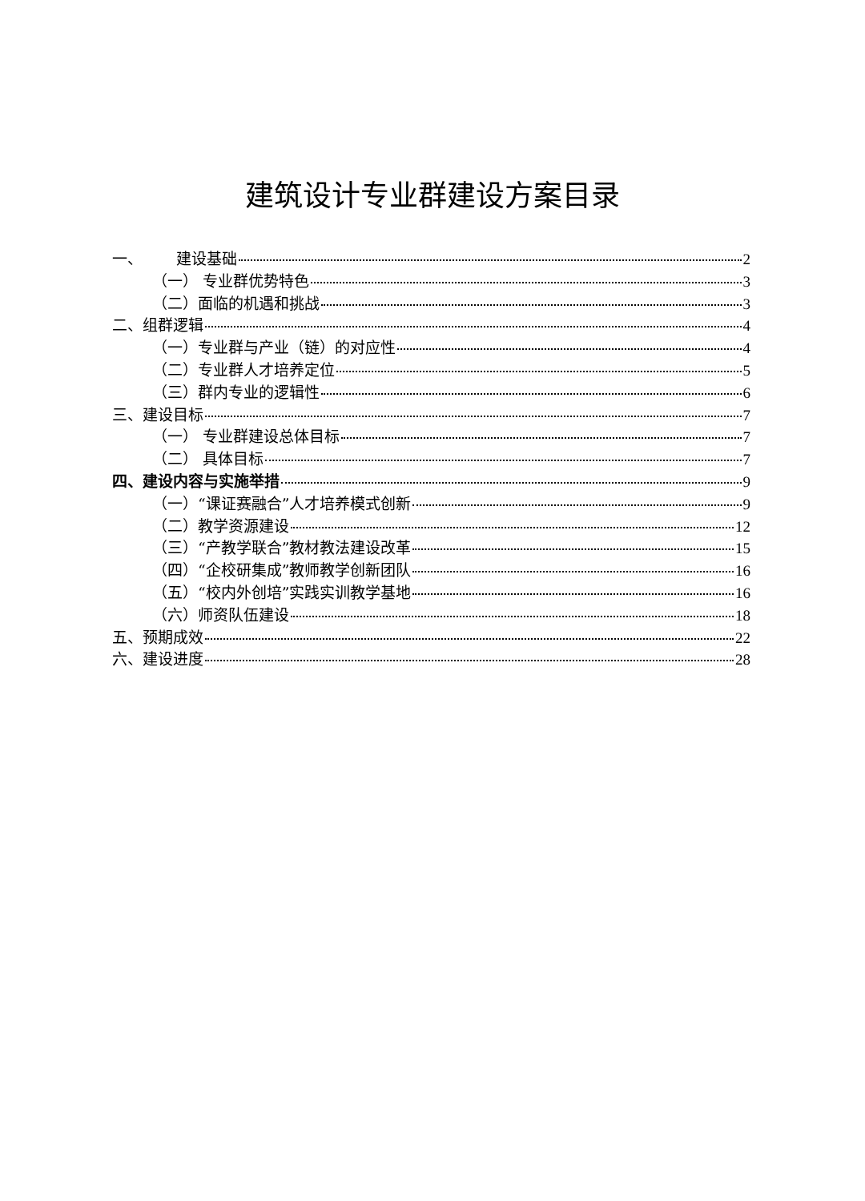建筑设计专业群建设方案目录
一、 建设基础 2
（一） 专业群优势特色 3
（二）面临的机遇和挑战 3
二、组群逻辑 4
（一）专业群与产业（链）的对应性 4
（二）专业群人才培养定位 5
（三）群内专业的逻辑性 6
三、建设目标 7
（一） 专业群建设总体目标 7
（二） 具体目标 7
四、建设内容与实施举措 9
（一）“课证赛融合”人才培养模式创新 9
（二）教学资源建设 12
（三）“产教学联合”教材教法建设改革 15
（四）“企校研集成”教师教学创新团队 16
（五）“校内外创培”实践实训教学基地 16
（六）师资队伍建设 18
五、预期成效 22
六、建设进度 28